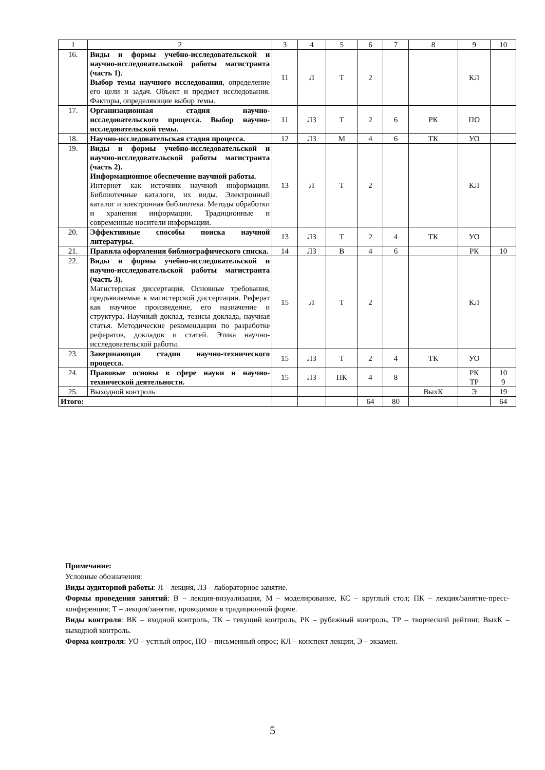| 1 | 2 | 3 | 4 | 5 | 6 | 7 | 8 | 9 | 10 |
| --- | --- | --- | --- | --- | --- | --- | --- | --- | --- |
| 16. | Виды и формы учебно-исследовательской и научно-исследовательской работы магистранта (часть 1). Выбор темы научного исследования , определение его цели и задач. Объект и предмет исследования. Факторы, определяющие выбор темы. | 11 | Л | Т | 2 | | | КЛ | |
| 17. | Организационная стадия научно-исследовательского процесса. Выбор научно-исследовательской темы. | 11 | ЛЗ | Т | 2 | 6 | РК | ПО | |
| 18. | Научно-исследовательская стадия процесса. | 12 | ЛЗ | М | 4 | 6 | ТК | УО | |
| 19. | Виды и формы учебно-исследовательской и научно-исследовательской работы магистранта (часть 2). Информационное обеспечение научной работы. Интернет как источник научной информации. Библиотечные каталоги, их виды. Электронный каталог и электронная библиотека. Методы обработки и хранения информации. Традиционные и современные носители информации. | 13 | Л | Т | 2 | | | КЛ | |
| 20. | Эффективные способы поиска научной литературы. | 13 | ЛЗ | Т | 2 | 4 | ТК | УО | |
| 21. | Правила оформления библиографического списка. | 14 | ЛЗ | В | 4 | 6 | | РК | 10 |
| 22. | Виды и формы учебно-исследовательской и научно-исследовательской работы магистранта (часть 3). Магистерская диссертация. Основные требования, предъявляемые к магистерской диссертации. Реферат как научное произведение, его назначение и структура. Научный доклад, тезисы доклада, научная статья. Методические рекомендации по разработке рефератов, докладов и статей. Этика научно-исследовательской работы. | 15 | Л | Т | 2 | | | КЛ | |
| 23. | Завершающая стадия научно-технического процесса. | 15 | ЛЗ | Т | 2 | 4 | ТК | УО | |
| 24. | Правовые основы в сфере науки и научно-технической деятельности. | 15 | ЛЗ | ПК | 4 | 8 | | РК ТР | 10 9 |
| 25. | Выходной контроль | | | | | | ВыхК | Э | 19 |
| Итого: | | | | | 64 | 80 | | | 64 |
Примечание:
Условные обозначения:
Виды аудиторной работы: Л – лекция, ЛЗ – лабораторное занятие.
Формы проведения занятий: В – лекция-визуализация, М – моделирование, КС – круглый стол; ПК – лекция/занятие-пресс-конференция; Т – лекция/занятие, проводимое в традиционной форме.
Виды контроля: ВК – входной контроль, ТК – текущий контроль, РК – рубежный контроль, ТР – творческий рейтинг, ВыхК – выходной контроль.
Форма контроля: УО – устный опрос, ПО – письменный опрос; КЛ – конспект лекции, Э – экзамен.
5